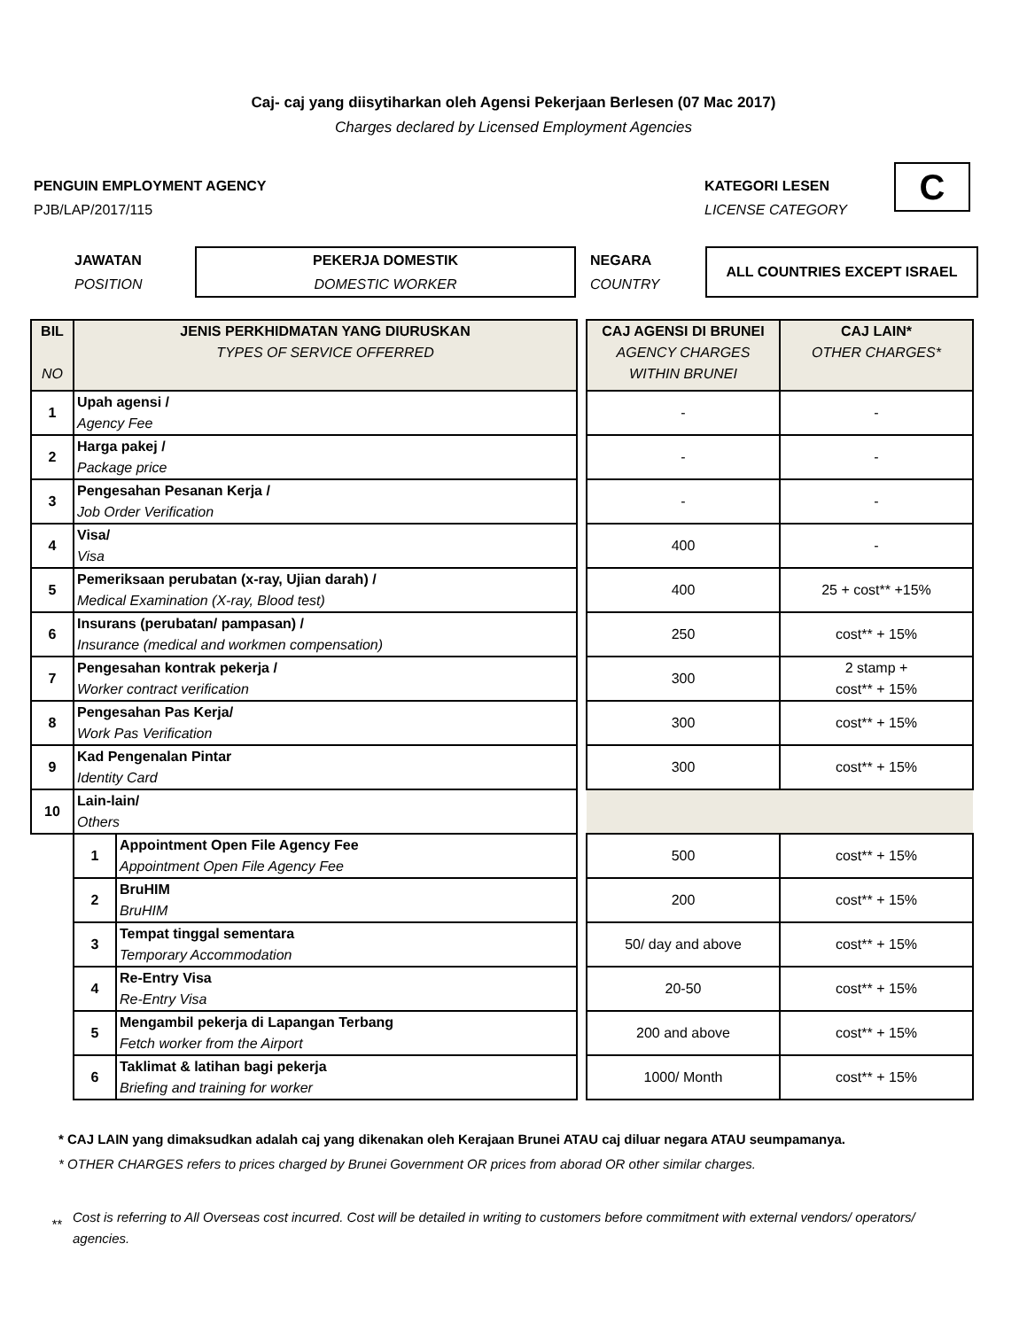Caj- caj yang diisytiharkan oleh Agensi Pekerjaan Berlesen (07 Mac 2017)
Charges declared by Licensed Employment Agencies
PENGUIN EMPLOYMENT AGENCY
PJB/LAP/2017/115
KATEGORI LESEN
LICENSE CATEGORY
C
JAWATAN
POSITION
PEKERJA DOMESTIK
DOMESTIC WORKER
NEGARA
COUNTRY
ALL COUNTRIES EXCEPT ISRAEL
| BIL NO | JENIS PERKHIDMATAN YANG DIURUSKAN TYPES OF SERVICE OFFERRED | | | CAJ AGENSI DI BRUNEI AGENCY CHARGES WITHIN BRUNEI | CAJ LAIN* OTHER CHARGES* |
| 1 | Upah agensi / Agency Fee | | | - | - |
| 2 | Harga pakej / Package price | | | - | - |
| 3 | Pengesahan Pesanan Kerja / Job Order Verification | | | - | - |
| 4 | Visa/ Visa | | | 400 | - |
| 5 | Pemeriksaan perubatan (x-ray, Ujian darah) / Medical Examination (X-ray, Blood test) | | | 400 | 25 + cost** +15% |
| 6 | Insurans (perubatan/ pampasan) / Insurance (medical and workmen compensation) | | | 250 | cost** + 15% |
| 7 | Pengesahan kontrak pekerja / Worker contract verification | | | 300 | 2 stamp + cost** + 15% |
| 8 | Pengesahan Pas Kerja/ Work Pas Verification | | | 300 | cost** + 15% |
| 9 | Kad Pengenalan Pintar Identity Card | | | 300 | cost** + 15% |
| 10 | Lain-lain/ Others | | | | |
| | 1 | Appointment Open File Agency Fee Appointment Open File Agency Fee | | 500 | cost** + 15% |
| | 2 | BruHIM BruHIM | | 200 | cost** + 15% |
| | 3 | Tempat tinggal sementara Temporary Accommodation | | 50/ day and above | cost** + 15% |
| | 4 | Re-Entry Visa Re-Entry Visa | | 20-50 | cost** + 15% |
| | 5 | Mengambil pekerja di Lapangan Terbang Fetch worker from the Airport | | 200 and above | cost** + 15% |
| | 6 | Taklimat & latihan bagi pekerja Briefing and training for worker | | 1000/ Month | cost** + 15% |
* CAJ LAIN yang dimaksudkan adalah caj yang dikenakan oleh Kerajaan Brunei ATAU caj diluar negara ATAU seumpamanya.
* OTHER CHARGES refers to prices charged by Brunei Government OR prices from aborad OR other similar charges.
** Cost is referring to All Overseas cost incurred. Cost will be detailed in writing to customers before commitment with external vendors/ operators/ agencies.